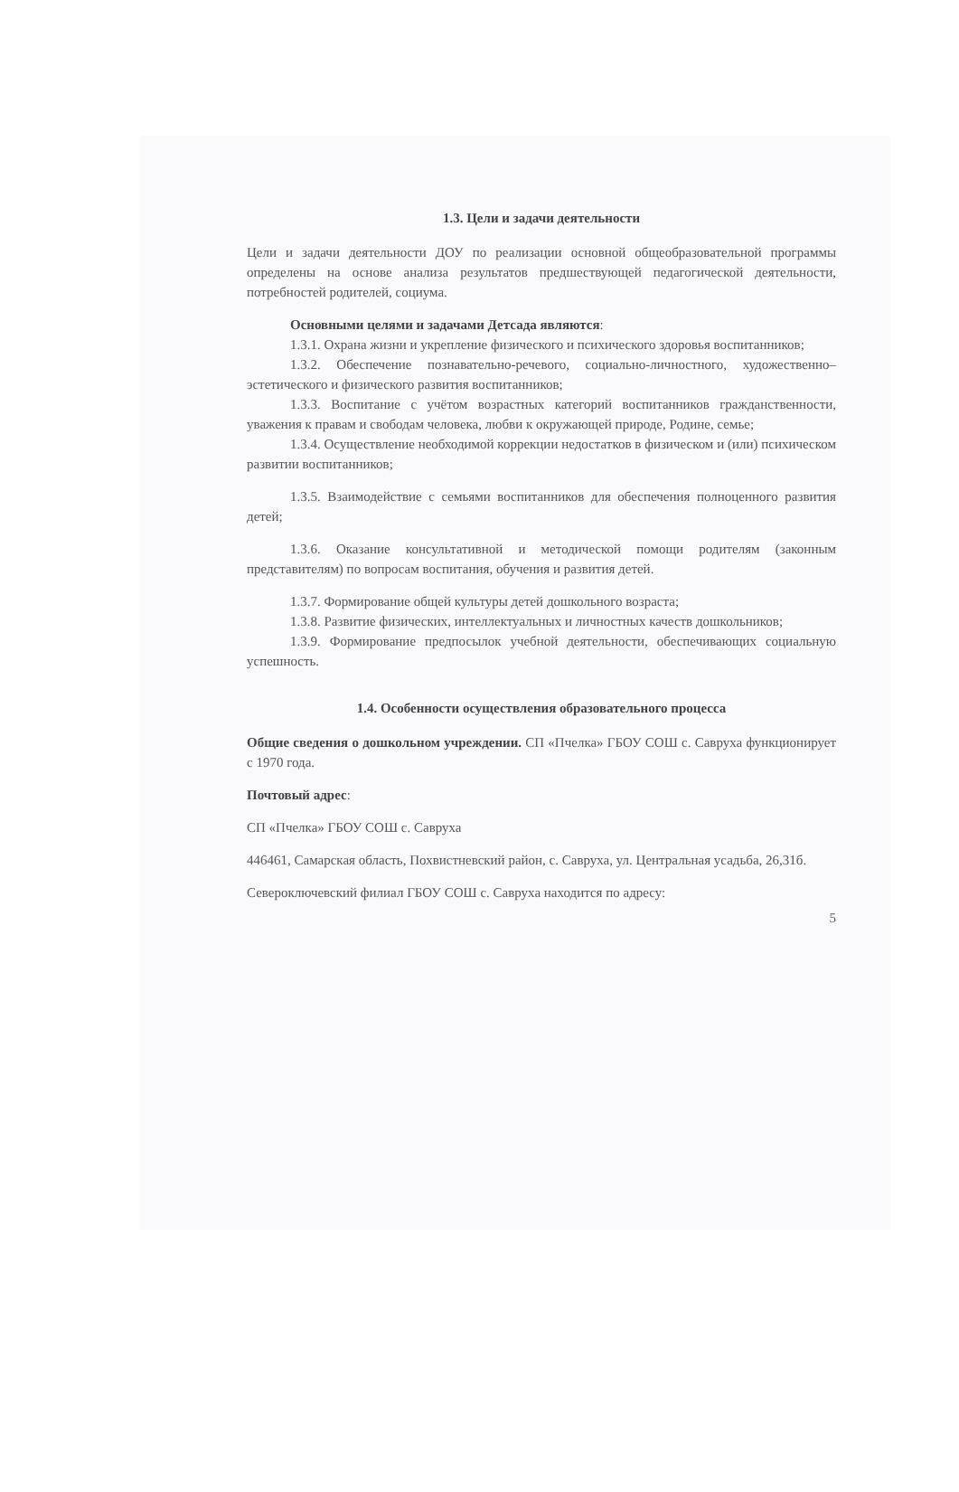1.3. Цели и задачи деятельности
Цели и задачи деятельности ДОУ по реализации основной общеобразовательной программы определены на основе анализа результатов предшествующей педагогической деятельности, потребностей родителей, социума.
Основными целями и задачами Детсада являются:
1.3.1. Охрана жизни и укрепление физического и психического здоровья воспитанников;
1.3.2. Обеспечение познавательно-речевого, социально-личностного, художественно–эстетического и физического развития воспитанников;
1.3.3. Воспитание с учётом возрастных категорий воспитанников гражданственности, уважения к правам и свободам человека, любви к окружающей природе, Родине, семье;
1.3.4. Осуществление необходимой коррекции недостатков в физическом и (или) психическом развитии воспитанников;
1.3.5. Взаимодействие с семьями воспитанников для обеспечения полноценного развития детей;
1.3.6. Оказание консультативной и методической помощи родителям (законным представителям) по вопросам воспитания, обучения и развития детей.
1.3.7. Формирование общей культуры детей дошкольного возраста;
1.3.8. Развитие физических, интеллектуальных и личностных качеств дошкольников;
1.3.9. Формирование предпосылок учебной деятельности, обеспечивающих социальную успешность.
1.4. Особенности осуществления образовательного процесса
Общие сведения о дошкольном учреждении. СП «Пчелка» ГБОУ СОШ с. Савруха функционирует с 1970 года.
Почтовый адрес:
СП «Пчелка» ГБОУ СОШ с. Савруха
446461, Самарская область, Похвистневский район, с. Савруха, ул. Центральная усадьба, 26,31б.
Северо­ключевский филиал ГБОУ СОШ с. Савруха находится по адресу:
5